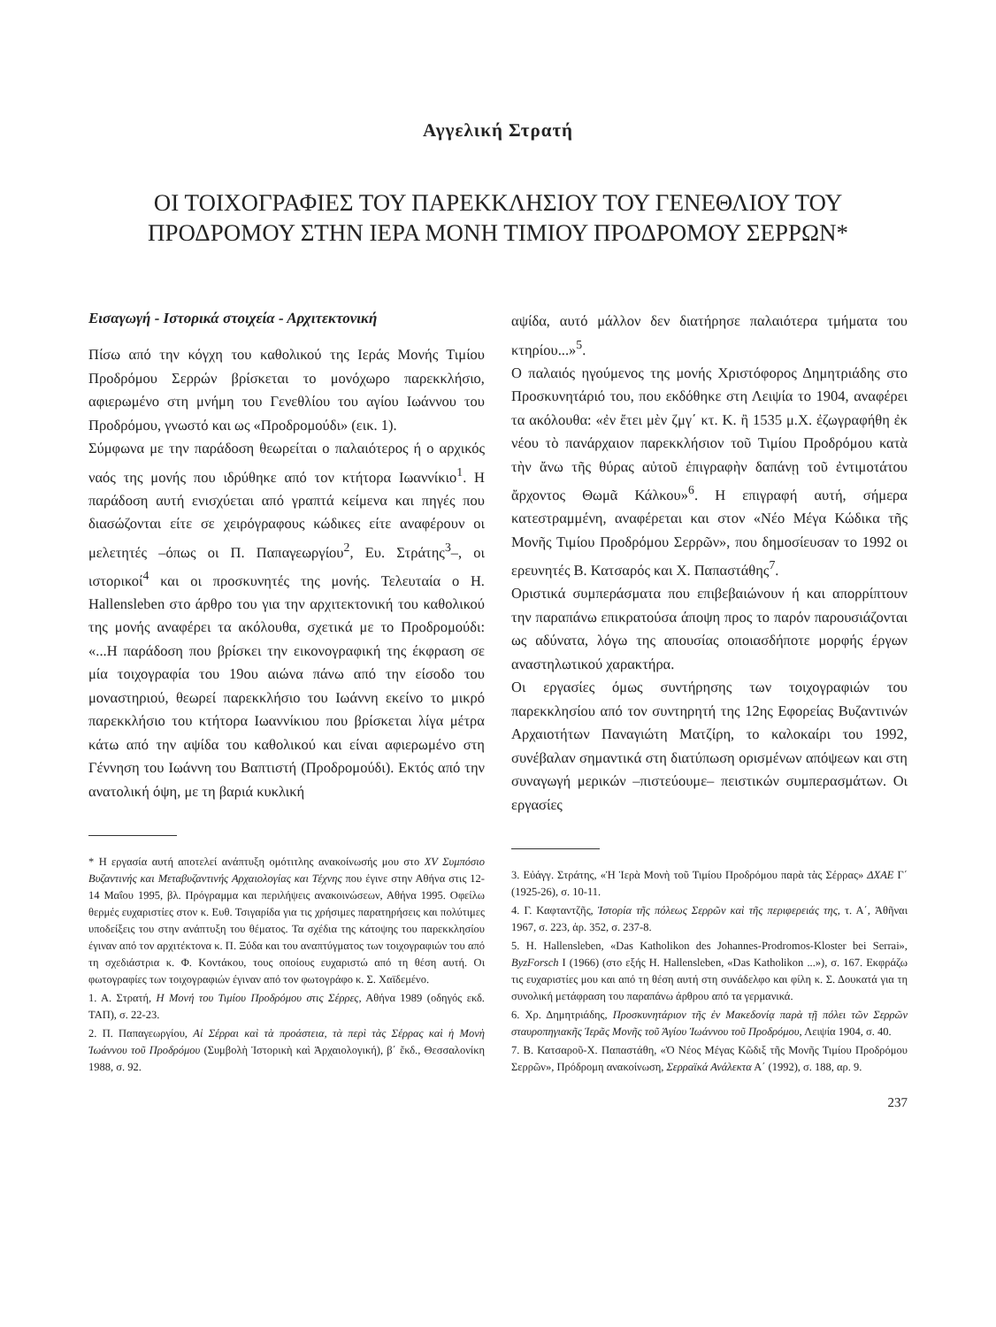Αγγελική Στρατή
ΟΙ ΤΟΙΧΟΓΡΑΦΙΕΣ ΤΟΥ ΠΑΡΕΚΚΛΗΣΙΟΥ ΤΟΥ ΓΕΝΕΘΛΙΟΥ ΤΟΥ ΠΡΟΔΡΟΜΟΥ ΣΤΗΝ ΙΕΡΑ ΜΟΝΗ ΤΙΜΙΟΥ ΠΡΟΔΡΟΜΟΥ ΣΕΡΡΩΝ*
Εισαγωγή - Ιστορικά στοιχεία - Αρχιτεκτονική
Πίσω από την κόγχη του καθολικού της Ιεράς Μονής Τιμίου Προδρόμου Σερρών βρίσκεται το μονόχωρο παρεκκλήσιο, αφιερωμένο στη μνήμη του Γενεθλίου του αγίου Ιωάννου του Προδρόμου, γνωστό και ως «Προδρομούδι» (εικ. 1).
Σύμφωνα με την παράδοση θεωρείται ο παλαιότερος ή ο αρχικός ναός της μονής που ιδρύθηκε από τον κτήτορα Ιωαννίκιο<sup>1</sup>. Η παράδοση αυτή ενισχύεται από γραπτά κείμενα και πηγές που διασώζονται είτε σε χειρόγραφους κώδικες είτε αναφέρουν οι μελετητές –όπως οι Π. Παπαγεωργίου<sup>2</sup>, Ευ. Στράτης<sup>3</sup>–, οι ιστορικοί<sup>4</sup> και οι προσκυνητές της μονής. Τελευταία ο H. Hallensleben στο άρθρο του για την αρχιτεκτονική του καθολικού της μονής αναφέρει τα ακόλουθα, σχετικά με το Προδρομούδι: «...Η παράδοση που βρίσκει την εικονογραφική της έκφραση σε μία τοιχογραφία του 19ου αιώνα πάνω από την είσοδο του μοναστηριού, θεωρεί παρεκκλήσιο του Ιωάννη εκείνο το μικρό παρεκκλήσιο του κτήτορα Ιωαννίκιου που βρίσκεται λίγα μέτρα κάτω από την αψίδα του καθολικού και είναι αφιερωμένο στη Γέννηση του Ιωάννη του Βαπτιστή (Προδρομούδι). Εκτός από την ανατολική όψη, με τη βαριά κυκλική
* Η εργασία αυτή αποτελεί ανάπτυξη ομότιτλης ανακοίνωσής μου στο XV Συμπόσιο Βυζαντινής και Μεταβυζαντινής Αρχαιολογίας και Τέχνης που έγινε στην Αθήνα στις 12-14 Μαΐου 1995, βλ. Πρόγραμμα και περιλήψεις ανακοινώσεων, Αθήνα 1995. Οφείλω θερμές ευχαριστίες στον κ. Ευθ. Τσιγαρίδα για τις χρήσιμες παρατηρήσεις και πολύτιμες υποδείξεις του στην ανάπτυξη του θέματος. Τα σχέδια της κάτοψης του παρεκκλησίου έγιναν από τον αρχιτέκτονα κ. Π. Ξύδα και του αναπτύγματος των τοιχογραφιών του από τη σχεδιάστρια κ. Φ. Κοντάκου, τους οποίους ευχαριστώ από τη θέση αυτή. Οι φωτογραφίες των τοιχογραφιών έγιναν από τον φωτογράφο κ. Σ. Χαϊδεμένο.
1. Α. Στρατή, Η Μονή του Τιμίου Προδρόμου στις Σέρρες, Αθήνα 1989 (οδηγός εκδ. ΤΑΠ), σ. 22-23.
2. Π. Παπαγεωργίου, Αἱ Σέρραι καὶ τὰ προάστεια, τὰ περὶ τὰς Σέρρας καὶ ἡ Μονὴ Ἰωάννου τοῦ Προδρόμου (Συμβολὴ Ἱστορικὴ καὶ Ἀρχαιολογική), β΄ ἔκδ., Θεσσαλονίκη 1988, σ. 92.
αψίδα, αυτό μάλλον δεν διατήρησε παλαιότερα τμήματα του κτηρίου...»<sup>5</sup>.
Ο παλαιός ηγούμενος της μονής Χριστόφορος Δημητριάδης στο Προσκυνητάριό του, που εκδόθηκε στη Λειψία το 1904, αναφέρει τα ακόλουθα: «ἐν ἔτει μὲν ζμγ΄ κτ. Κ. ἢ 1535 μ.Χ. ἐζωγραφήθη ἐκ νέου τὸ πανάρχαιον παρεκκλήσιον τοῦ Τιμίου Προδρόμου κατὰ τὴν ἄνω τῆς θύρας αὐτοῦ ἐπιγραφὴν δαπάνῃ τοῦ ἐντιμοτάτου ἄρχοντος Θωμᾶ Κάλκου»<sup>6</sup>. Η επιγραφή αυτή, σήμερα κατεστραμμένη, αναφέρεται και στον «Νέο Μέγα Κώδικα τῆς Μονῆς Τιμίου Προδρόμου Σερρῶν», που δημοσίευσαν το 1992 οι ερευνητές Β. Κατσαρός και Χ. Παπαστάθης<sup>7</sup>.
Οριστικά συμπεράσματα που επιβεβαιώνουν ή και απορρίπτουν την παραπάνω επικρατούσα άποψη προς το παρόν παρουσιάζονται ως αδύνατα, λόγω της απουσίας οποιασδήποτε μορφής έργων αναστηλωτικού χαρακτήρα.
Οι εργασίες όμως συντήρησης των τοιχογραφιών του παρεκκλησίου από τον συντηρητή της 12ης Εφορείας Βυζαντινών Αρχαιοτήτων Παναγιώτη Ματζίρη, το καλοκαίρι του 1992, συνέβαλαν σημαντικά στη διατύπωση ορισμένων απόψεων και στη συναγωγή μερικών –πιστεύουμε– πειστικών συμπερασμάτων. Οι εργασίες
3. Εὐάγγ. Στράτης, «Ἡ Ἱερὰ Μονὴ τοῦ Τιμίου Προδρόμου παρὰ τὰς Σέρρας» ΔΧΑΕ Γ΄ (1925-26), σ. 10-11.
4. Γ. Καφταντζῆς, Ἱστορία τῆς πόλεως Σερρῶν καὶ τῆς περιφερειάς της, τ. Α΄, Ἀθῆναι 1967, σ. 223, ἀρ. 352, σ. 237-8.
5. H. Hallensleben, «Das Katholikon des Johannes-Prodromos-Kloster bei Serrai», ByzForsch I (1966) (στο εξής H. Hallensleben, «Das Katholikon ...»), σ. 167. Εκφράζω τις ευχαριστίες μου και από τη θέση αυτή στη συνάδελφο και φίλη κ. Σ. Δουκατά για τη συνολική μετάφραση του παραπάνω άρθρου από τα γερμανικά.
6. Χρ. Δημητριάδης, Προσκυνητάριον τῆς ἐν Μακεδονίᾳ παρὰ τῇ πόλει τῶν Σερρῶν σταυροπηγιακῆς Ἱερᾶς Μονῆς τοῦ Ἁγίου Ἰωάννου τοῦ Προδρόμου, Λειψία 1904, σ. 40.
7. Β. Κατσαροῦ-Χ. Παπαστάθη, «Ὁ Νέος Μέγας Κῶδιξ τῆς Μονῆς Τιμίου Προδρόμου Σερρῶν», Πρόδρομη ανακοίνωση, Σερραϊκά Ανάλεκτα Α΄ (1992), σ. 188, αρ. 9.
237